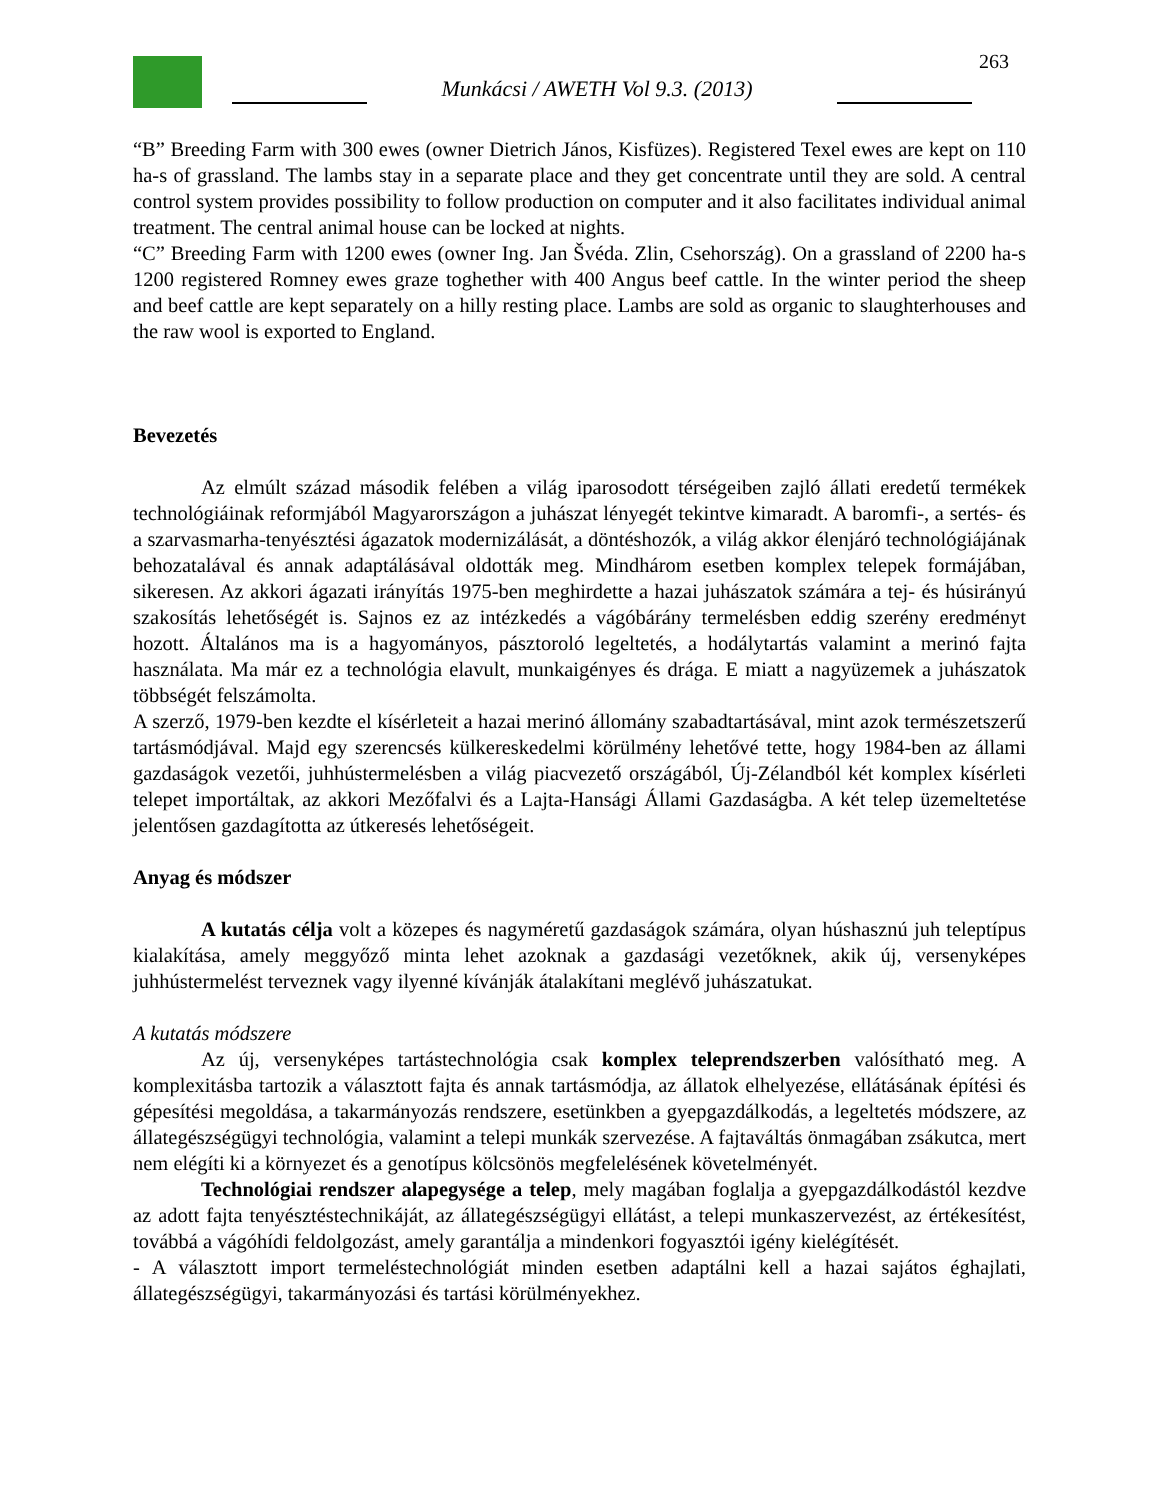263
Munkácsi / AWETH Vol 9.3. (2013)
“B” Breeding Farm with 300 ewes (owner Dietrich János, Kisfüzes). Registered Texel ewes are kept on 110 ha-s of grassland. The lambs stay in a separate place and they get concentrate until they are sold. A central control system provides possibility to follow production on computer and it also facilitates individual animal treatment. The central animal house can be locked at nights.
“C” Breeding Farm with 1200 ewes (owner Ing. Jan Švéda. Zlin, Csehország). On a grassland of 2200 ha-s 1200 registered Romney ewes graze toghether with 400 Angus beef cattle. In the winter period the sheep and beef cattle are kept separately on a hilly resting place. Lambs are sold as organic to slaughterhouses and the raw wool is exported to England.
Bevezetés
Az elmúlt század második felében a világ iparosodott térségeiben zajló állati eredetű termékek technológiáinak reformjából Magyarországon a juhászat lényegét tekintve kimaradt. A baromfi-, a sertés- és a szarvasmarha-tenyésztési ágazatok modernizálását, a döntéshozók, a világ akkor élenjáró technológiájának behozatalával és annak adaptálásával oldották meg. Mindhárom esetben komplex telepek formájában, sikeresen. Az akkori ágazati irányítás 1975-ben meghirdette a hazai juhászatok számára a tej- és húsirányú szakosítás lehetőségét is. Sajnos ez az intézkedés a vágóbárány termelésben eddig szerény eredményt hozott. Általános ma is a hagyományos, pásztoroló legeltetés, a hodálytartás valamint a merinó fajta használata. Ma már ez a technológia elavult, munkaigényes és drága. E miatt a nagyüzemek a juhászatok többségét felszámolta.
A szerző, 1979-ben kezdte el kísérleteit a hazai merinó állomány szabadtartásával, mint azok természetszerű tartásmódjával. Majd egy szerencsés külkereskedelmi körülmény lehetővé tette, hogy 1984-ben az állami gazdaságok vezetői, juhhústermelésben a világ piacvezető országából, Új-Zélandból két komplex kísérleti telepet importáltak, az akkori Mezőfalvi és a Lajta-Hansági Állami Gazdaságba. A két telep üzemeltetése jelentősen gazdagította az útkeresés lehetőségeit.
Anyag és módszer
A kutatás célja volt a közepes és nagyméretű gazdaságok számára, olyan húshasznú juh teleptípus kialakítása, amely meggyőző minta lehet azoknak a gazdasági vezetőknek, akik új, versenyképes juhhústermelést terveznek vagy ilyenné kívánják átalakítani meglévő juhászatukat.
A kutatás módszere
Az új, versenyképes tartástechnológia csak komplex teleprendszerben valósítható meg. A komplexitásba tartozik a választott fajta és annak tartásmódja, az állatok elhelyezése, ellátásának építési és gépesítési megoldása, a takarmányozás rendszere, esetünkben a gyepgazdálkodás, a legeltetés módszere, az állategészségügyi technológia, valamint a telepi munkák szervezése. A fajtaváltás önmagában zsákutca, mert nem elégíti ki a környezet és a genotípus kölcsönös megfelelésének követelményét.
Technológiai rendszer alapegysége a telep, mely magában foglalja a gyepgazdálkodástól kezdve az adott fajta tenyésztéstechnikáját, az állategészségügyi ellátást, a telepi munkaszervezést, az értékesítést, továbbá a vágóhídi feldolgozást, amely garantálja a mindenkori fogyasztói igény kielégítését.
- A választott import termeléstechnológiát minden esetben adaptálni kell a hazai sajátos éghajlati, állategészségügyi, takarmányozási és tartási körülményekhez.